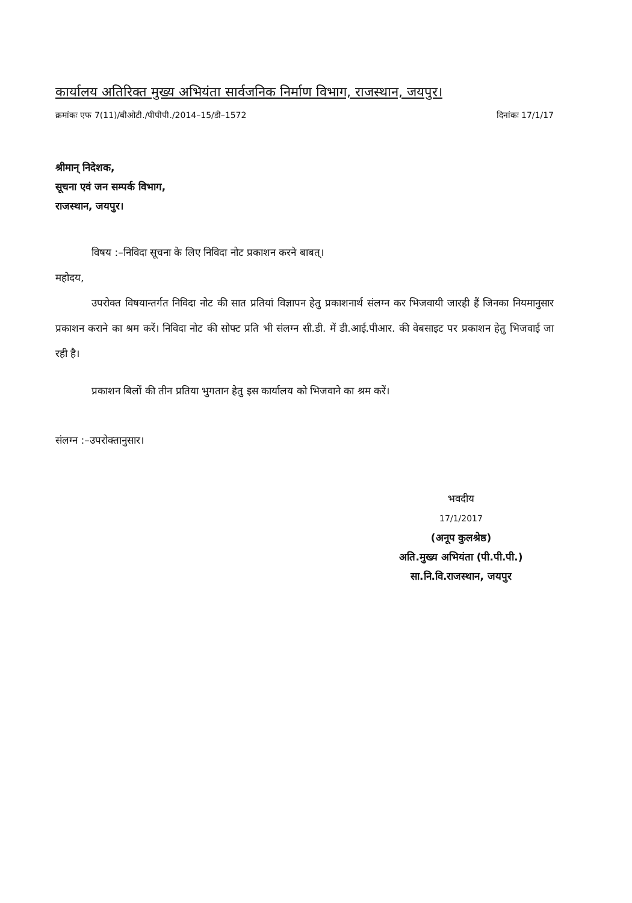कार्यालय अतिरिक्त मुख्य अभियंता सार्वजनिक निर्माण विभाग, राजस्थान, जयपुर।
क्रमांकः एफ 7(11)/बीओटी./पीपीपी./2014–15/डी–1572 दिनांकः 17/1/17
श्रीमान् निदेशक,
सूचना एवं जन सम्पर्क विभाग,
राजस्थान, जयपुर।
विषय :–निविदा सूचना के लिए निविदा नोट प्रकाशन करने बाबत्।
महोदय,
उपरोक्त विषयान्तर्गत निविदा नोट की सात प्रतियां विज्ञापन हेतु प्रकाशनार्थ संलग्न कर भिजवायी जारही हैं जिनका नियमानुसार प्रकाशन कराने का श्रम करें। निविदा नोट की सोफ्ट प्रति भी संलग्न सी.डी. में डी.आई.पीआर. की वेबसाइट पर प्रकाशन हेतु भिजवाई जा रही है।
प्रकाशन बिलों की तीन प्रतिया भुगतान हेतु इस कार्यालय को भिजवाने का श्रम करें।
संलग्न :–उपरोक्तानुसार।
भवदीय
17/1/2017
(अनूप कुलश्रेष्ठ)
अति.मुख्य अभियंता (पी.पी.पी.)
सा.नि.वि.राजस्थान, जयपुर